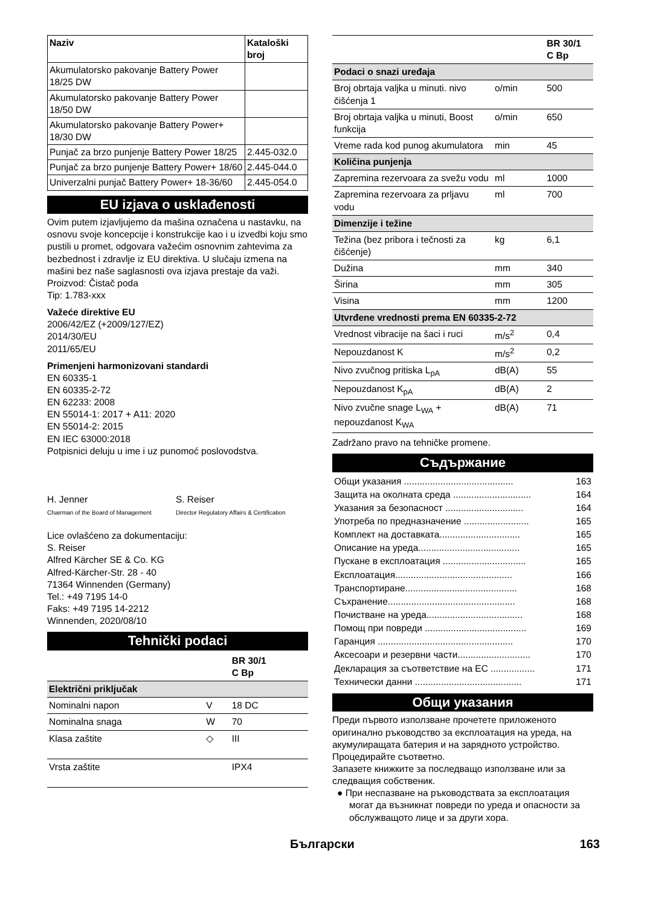| Naziv | Kataloški broj |
| --- | --- |
| Akumulatorsko pakovanje Battery Power 18/25 DW | |
| Akumulatorsko pakovanje Battery Power 18/50 DW | |
| Akumulatorsko pakovanje Battery Power+ 18/30 DW | |
| Punjač za brzo punjenje Battery Power 18/25 | 2.445-032.0 |
| Punjač za brzo punjenje Battery Power+ 18/60 | 2.445-044.0 |
| Univerzalni punjač Battery Power+ 18-36/60 | 2.445-054.0 |
EU izjava o usklađenosti
Ovim putem izjavljujemo da mašina označena u nastavku, na osnovu svoje koncepcije i konstrukcije kao i u izvedbi koju smo pustili u promet, odgovara važećim osnovnim zahtevima za bezbednost i zdravlje iz EU direktiva. U slučaju izmena na mašini bez naše saglasnosti ova izjava prestaje da važi.
Proizvod: Čistač poda
Tip: 1.783-xxx
Važeće direktive EU
2006/42/EZ (+2009/127/EZ)
2014/30/EU
2011/65/EU
Primenjeni harmonizovani standardi
EN 60335-1
EN 60335-2-72
EN 62233: 2008
EN 55014-1: 2017 + A11: 2020
EN 55014-2: 2015
EN IEC 63000:2018
Potpisnici deluju u ime i uz punomoć poslovodstva.
H. Jenner
Chairman of the Board of Management
S. Reiser
Director Regulatory Affairs & Certification
Lice ovlašćeno za dokumentaciju:
S. Reiser
Alfred Kärcher SE & Co. KG
Alfred-Kärcher-Str. 28 - 40
71364 Winnenden (Germany)
Tel.: +49 7195 14-0
Faks: +49 7195 14-2212
Winnenden, 2020/08/10
Tehnički podaci
| | | BR 30/1 C Bp |
| --- | --- | --- |
| Električni priključak | | |
| Nominalni napon | V | 18 DC |
| Nominalna snaga | W | 70 |
| Klasa zaštite | ◇ | III |
| Vrsta zaštite | | IPX4 |
| | | BR 30/1 C Bp |
| --- | --- | --- |
| Podaci o snazi uređaja | | |
| Broj obrtaja valjka u minuti. nivo čišćenja 1 | o/min | 500 |
| Broj obrtaja valjka u minuti, Boost funkcija | o/min | 650 |
| Vreme rada kod punog akumulatora | min | 45 |
| Količina punjenja | | |
| Zapremina rezervoara za svežu vodu | ml | 1000 |
| Zapremina rezervoara za prljavu vodu | ml | 700 |
| Dimenzije i težine | | |
| Težina (bez pribora i tečnosti za čišćenje) | kg | 6,1 |
| Dužina | mm | 340 |
| Širina | mm | 305 |
| Visina | mm | 1200 |
| Utvrđene vrednosti prema EN 60335-2-72 | | |
| Vrednost vibracije na šaci i ruci | m/s<sup>2</sup> | 0,4 |
| Nepouzdanost K | m/s<sup>2</sup> | 0,2 |
| Nivo zvučnog pritiska L<sub>pA</sub> | dB(A) | 55 |
| Nepouzdanost K<sub>pA</sub> | dB(A) | 2 |
| Nivo zvučne snage L<sub>WA</sub> + nepouzdanost K<sub>WA</sub> | dB(A) | 71 |
Zadržano pravo na tehničke promene.
Съдържание
| Общи указания .......................................... | 163 |
| Защита на околната среда .............................. | 164 |
| Указания за безопасност .............................. | 164 |
| Употреба по предназначение ......................... | 165 |
| Комплект на доставката............................... | 165 |
| Описание на уреда....................................... | 165 |
| Пускане в експлоатация ................................ | 165 |
| Експлоатация............................................. | 166 |
| Транспортиране........................................... | 168 |
| Съхранение................................................. | 168 |
| Почистване на уреда..................................... | 168 |
| Помощ при повреди ....................................... | 169 |
| Гаранция .................................................... | 170 |
| Аксесоари и резервни части............................ | 170 |
| Декларация за съответствие на ЕС ................. | 171 |
| Технически данни ......................................... | 171 |
Общи указания
Преди първото използване прочетете приложеното оригинално ръководство за експлоатация на уреда, на акумулиращата батерия и на зарядното устройство. Процедирайте съответно.
Запазете книжките за последващо използване или за следващия собственик.
● При неспазване на ръководствата за експлоатация могат да възникнат повреди по уреда и опасности за обслужващото лице и за други хора.
Български 163